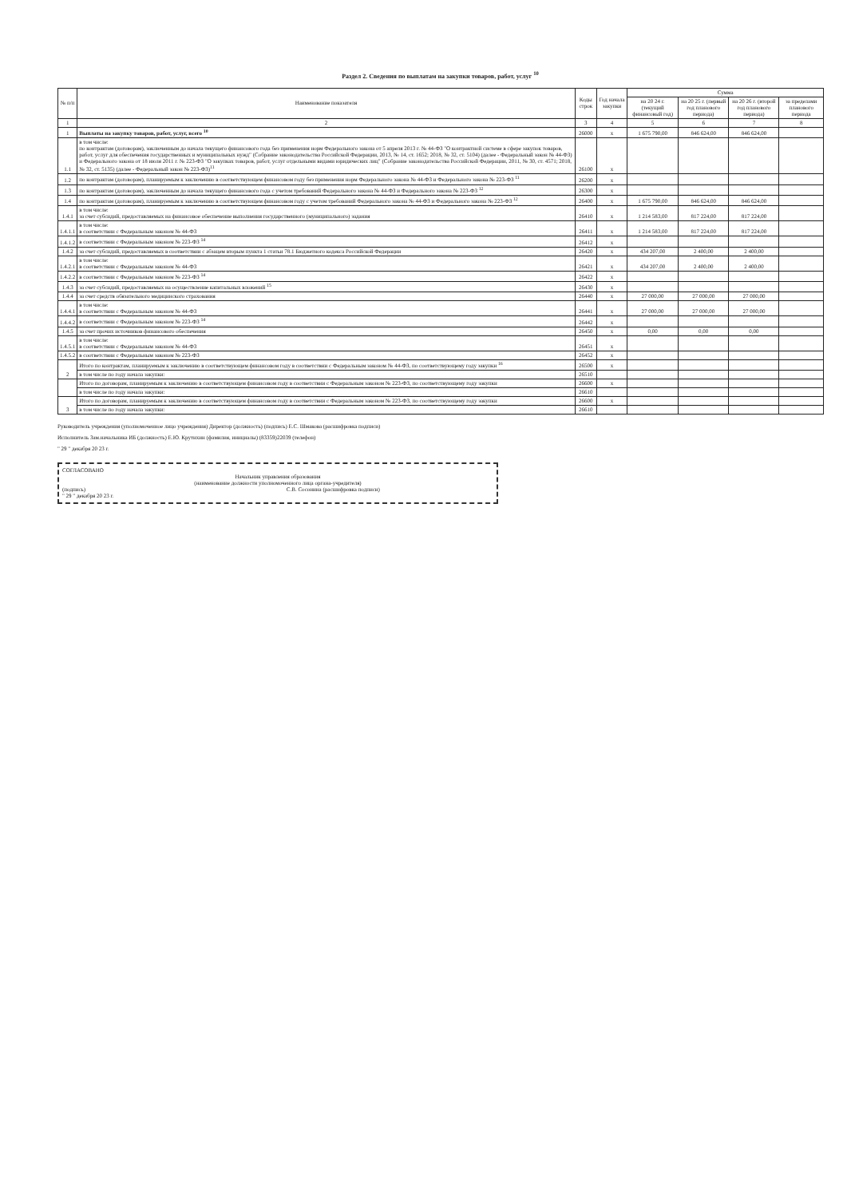Раздел 2. Сведения по выплатам на закупки товаров, работ, услуг <sup>10</sup>
| № п/п | Наименование показателя | Коды строк | Год начала закупки | Сумма | | | |
| --- | --- | --- | --- | --- | --- | --- | --- |
| | | | | на 20 24 г. (текущий финансовый год) | на 20 25 г. (первый год планового периода) | на 20 26 г. (второй год планового периода) | за пределами планового периода |
| 1 | 2 | 3 | 4 | 5 | 6 | 7 | 8 |
| 1 | Выплаты на закупку товаров, работ, услуг, всего <sup>10</sup> | 26000 | x | 1 675 790,00 | 846 624,00 | 846 624,00 | |
| 1.1 | в том числе: по контрактам (договорам), заключенным до начала текущего финансового года без применения норм Федерального закона от 5 апреля 2013 г. № 44-ФЗ "О контрактной системе в сфере закупок товаров, работ, услуг для обеспечения государственных и муниципальных нужд" (Собрание законодательства Российской Федерации, 2013, № 14, ст. 1652; 2018, № 32, ст. 5104) (далее - Федеральный закон № 44-ФЗ) и Федерального закона от 18 июля 2011 г. № 223-ФЗ "О закупках товаров, работ, услуг отдельными видами юридических лиц" (Собрание законодательства Российской Федерации, 2011, № 30, ст. 4571; 2018, № 32, ст. 5135) (далее - Федеральный закон № 223-ФЗ)<sup>11</sup> | 26100 | x | | | | |
| 1.2 | по контрактам (договорам), планируемым к заключению в соответствующем финансовом году без применения норм Федерального закона № 44-ФЗ и Федерального закона № 223-ФЗ <sup>11</sup> | 26200 | x | | | | |
| 1.3 | по контрактам (договорам), заключенным до начала текущего финансового года с учетом требований Федерального закона № 44-ФЗ и Федерального закона № 223-ФЗ <sup>12</sup> | 26300 | x | | | | |
| 1.4 | по контрактам (договорам), планируемым к заключению в соответствующем финансовом году с учетом требований Федерального закона № 44-ФЗ и Федерального закона № 223-ФЗ <sup>12</sup> | 26400 | x | 1 675 790,00 | 846 624,00 | 846 624,00 | |
| 1.4.1 | в том числе: за счет субсидий, предоставляемых на финансовое обеспечение выполнения государственного (муниципального) задания | 26410 | x | 1 214 583,00 | 817 224,00 | 817 224,00 | |
| 1.4.1.1 | в том числе: в соответствии с Федеральным законом № 44-ФЗ | 26411 | x | 1 214 583,00 | 817 224,00 | 817 224,00 | |
| 1.4.1.2 | в соответствии с Федеральным законом № 223-ФЗ <sup>14</sup> | 26412 | x | | | | |
| 1.4.2 | за счет субсидий, предоставляемых в соответствии с абзацем вторым пункта 1 статьи 78.1 Бюджетного кодекса Российской Федерации | 26420 | x | 434 207,00 | 2 400,00 | 2 400,00 | |
| 1.4.2.1 | в том числе: в соответствии с Федеральным законом № 44-ФЗ | 26421 | x | 434 207,00 | 2 400,00 | 2 400,00 | |
| 1.4.2.2 | в соответствии с Федеральным законом № 223-ФЗ <sup>14</sup> | 26422 | x | | | | |
| 1.4.3 | за счет субсидий, предоставляемых на осуществление капитальных вложений <sup>15</sup> | 26430 | x | | | | |
| 1.4.4 | за счет средств обязательного медицинского страхования | 26440 | x | 27 000,00 | 27 000,00 | 27 000,00 | |
| 1.4.4.1 | в том числе: в соответствии с Федеральным законом № 44-ФЗ | 26441 | x | 27 000,00 | 27 000,00 | 27 000,00 | |
| 1.4.4.2 | в соответствии с Федеральным законом № 223-ФЗ <sup>14</sup> | 26442 | x | | | | |
| 1.4.5 | за счет прочих источников финансового обеспечения | 26450 | x | 0,00 | 0,00 | 0,00 | |
| 1.4.5.1 | в том числе: в соответствии с Федеральным законом № 44-ФЗ | 26451 | x | | | | |
| 1.4.5.2 | в соответствии с Федеральным законом № 223-ФЗ | 26452 | x | | | | |
| 2 | Итого по контрактам, планируемым к заключению в соответствующем финансовом году в соответствии с Федеральным законом № 44-ФЗ, по соответствующему году закупки <sup>16</sup> | 26500 | x | | | | |
| | в том числе по году начала закупки: | 26510 | | | | | |
| | Итого по договорам, планируемым к заключению в соответствующем финансовом году в соответствии с Федеральным законом № 223-ФЗ, по соответствующему году закупки | 26600 | x | | | | |
| | в том числе по году начала закупки: | 26610 | | | | | |
| 3 | Итого по договорам, планируемым к заключению в соответствующем финансовом году в соответствии с Федеральным законом № 223-ФЗ, по соответствующему году закупки | 26600 | x | | | | |
| | в том числе по году начала закупки: | 26610 | | | | | |
Руководитель учреждения (уполномоченное лицо учреждения) Директор (должность) (подпись) Е.С. Шмакова (расшифровка подписи)
Исполнитель Зам.начальника ИБ (должность) Е.Ю. Крутихин (фамилия, инициалы) (83359)22039 (телефон)
" 29 " декабря 20 23 г.
СОГЛАСОВАНО
Начальник управления образования
(наименование должности уполномоченного лица органа-учредителя)
(подпись) С.В. Сосонина (расшифровка подписи)
" 29 " декабря 20 23 г.